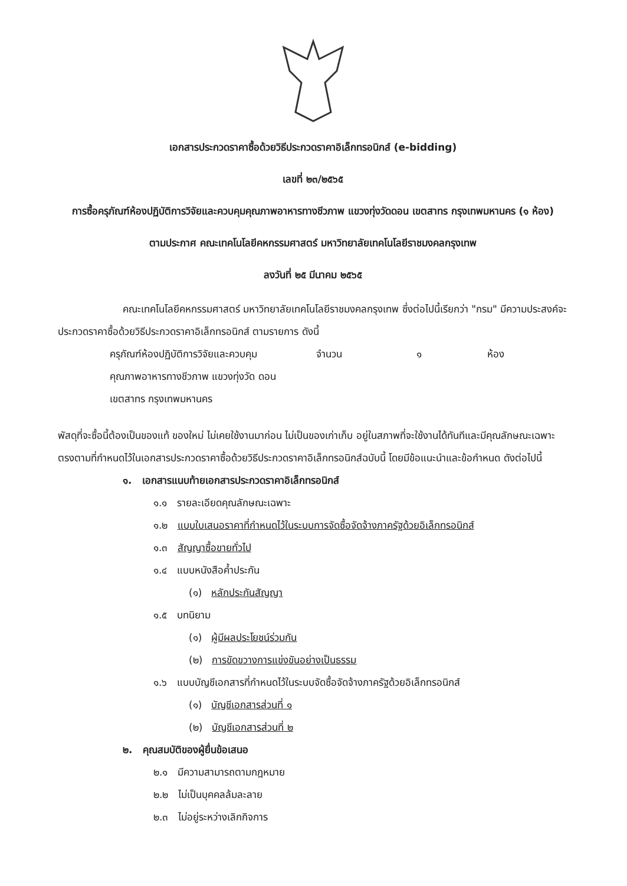เอกสารประกวดราคาซื้อด้วยวิธีประกวดราคาอิเล็กทรอนิกส์ (e-bidding)
เลขที่ ๒๓/๒๕๖๕
การซื้อครุภัณฑ์ห้องปฏิบัติการวิจัยและควบคุมคุณภาพอาหารทางชีวภาพ แขวงทุ่งวัดดอน เขตสาทร กรุงเทพมหานคร (๑ ห้อง)
ตามประกาศ คณะเทคโนโลยีคหกรรมศาสตร์ มหาวิทยาลัยเทคโนโลยีราชมงคลกรุงเทพ
ลงวันที่ ๒๕ มีนาคม ๒๕๖๕
คณะเทคโนโลยีคหกรรมศาสตร์ มหาวิทยาลัยเทคโนโลยีราชมงคลกรุงเทพ ซึ่งต่อไปนี้เรียกว่า "กรม" มีความประสงค์จะประกวดราคาซื้อด้วยวิธีประกวดราคาอิเล็กทรอนิกส์ ตามรายการ ดังนี้
ครุภัณฑ์ห้องปฏิบัติการวิจัยและควบคุม คุณภาพอาหารทางชีวภาพ แขวงทุ่งวัด ดอน เขตสาทร กรุงเทพมหานคร จำนวน ๑ ห้อง
พัสดุที่จะซื้อนี้ต้องเป็นของแท้ ของใหม่ ไม่เคยใช้งานมาก่อน ไม่เป็นของเก่าเก็บ อยู่ในสภาพที่จะใช้งานได้ทันทีและมีคุณลักษณะเฉพาะตรงตามที่กำหนดไว้ในเอกสารประกวดราคาซื้อด้วยวิธีประกวดราคาอิเล็กทรอนิกส์ฉบับนี้ โดยมีข้อแนะนำและข้อกำหนด ดังต่อไปนี้
๑. เอกสารแนบท้ายเอกสารประกวดราคาอิเล็กทรอนิกส์
๑.๑ รายละเอียดคุณลักษณะเฉพาะ
๑.๒ แบบใบเสนอราคาที่กำหนดไว้ในระบบการจัดซื้อจัดจ้างภาครัฐด้วยอิเล็กทรอนิกส์
๑.๓ สัญญาซื้อขายทั่วไป
๑.๔ แบบหนังสือค้ำประกัน
(๑) หลักประกันสัญญา
๑.๕ บทนิยาม
(๑) ผู้มีผลประโยชน์ร่วมกัน
(๒) การขัดขวางการแข่งขันอย่างเป็นธรรม
๑.๖ แบบบัญชีเอกสารที่กำหนดไว้ในระบบจัดซื้อจัดจ้างภาครัฐด้วยอิเล็กทรอนิกส์
(๑) บัญชีเอกสารส่วนที่ ๑
(๒) บัญชีเอกสารส่วนที่ ๒
๒. คุณสมบัติของผู้ยื่นข้อเสนอ
๒.๑ มีความสามารถตามกฎหมาย
๒.๒ ไม่เป็นบุคคลล้มละลาย
๒.๓ ไม่อยู่ระหว่างเลิกกิจการ